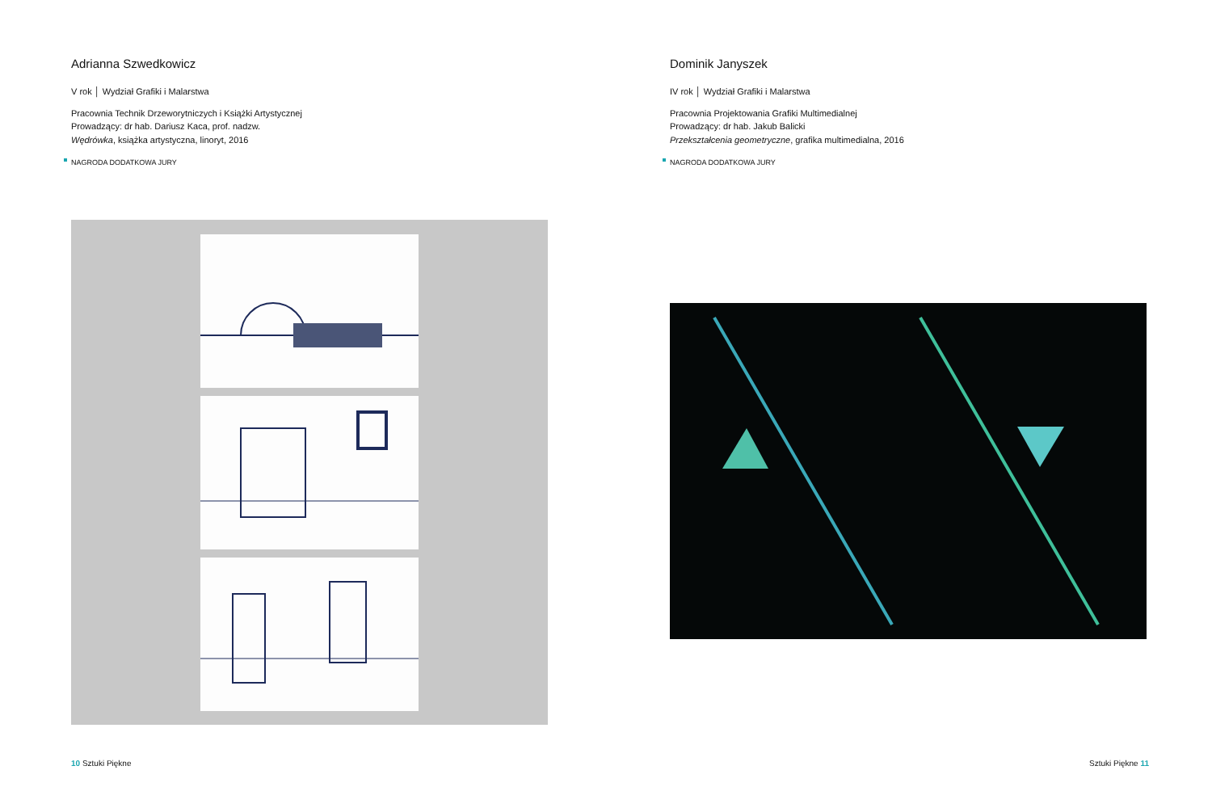Adrianna Szwedkowicz
V rok │ Wydział Grafiki i Malarstwa
Pracownia Technik Drzeworytniczych i Książki Artystycznej
Prowadzący: dr hab. Dariusz Kaca, prof. nadzw.
Wędrówka, książka artystyczna, linoryt, 2016
NAGRODA DODATKOWA JURY
10 Sztuki Piękne
Dominik Janyszek
IV rok │ Wydział Grafiki i Malarstwa
Pracownia Projektowania Grafiki Multimedialnej
Prowadzący: dr hab. Jakub Balicki
Przekształcenia geometryczne, grafika multimedialna, 2016
NAGRODA DODATKOWA JURY
Sztuki Piękne 11